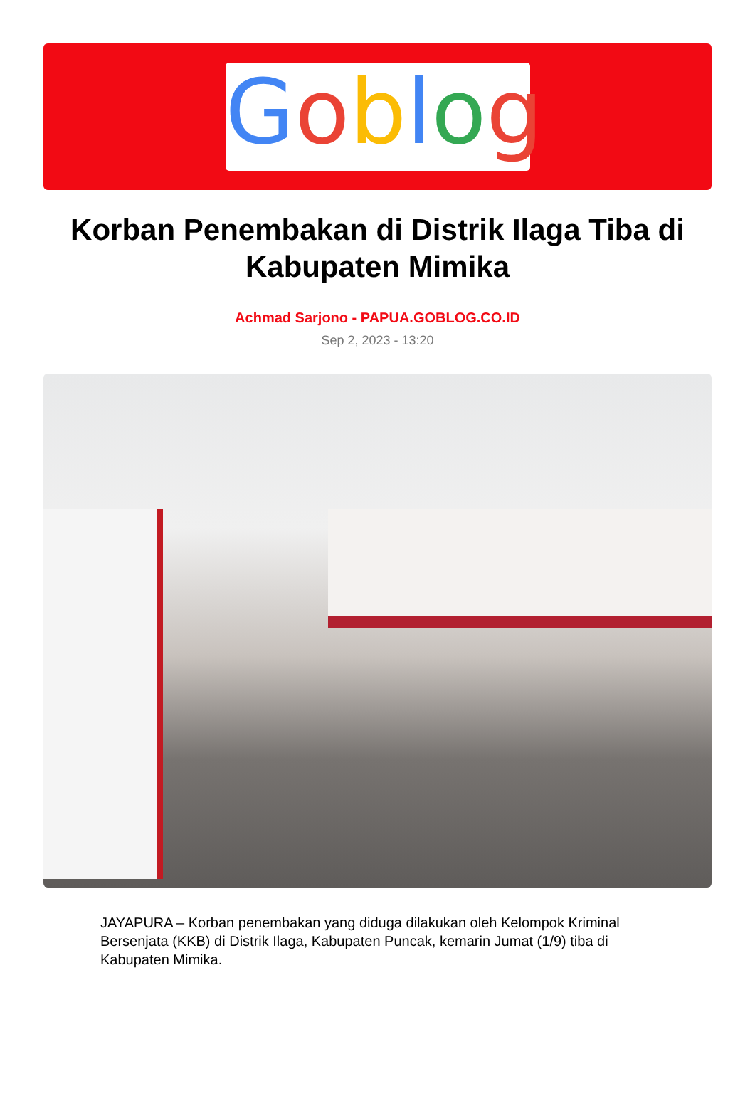Goblog
Korban Penembakan di Distrik Ilaga Tiba di Kabupaten Mimika
Achmad Sarjono - PAPUA.GOBLOG.CO.ID
Sep 2, 2023 - 13:20
JAYAPURA – Korban penembakan yang diduga dilakukan oleh Kelompok Kriminal Bersenjata (KKB) di Distrik Ilaga, Kabupaten Puncak, kemarin Jumat (1/9) tiba di Kabupaten Mimika.